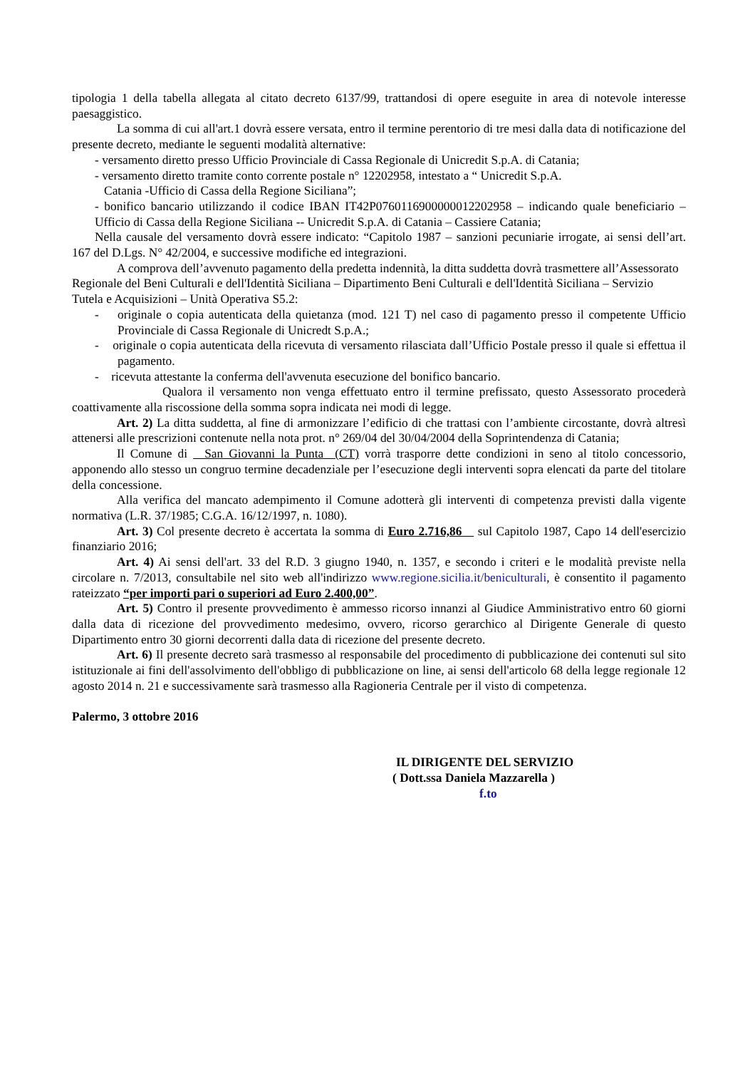tipologia 1 della tabella allegata al citato decreto 6137/99, trattandosi di opere eseguite in area di notevole interesse paesaggistico.
La somma di cui all'art.1 dovrà essere versata, entro il termine perentorio di tre mesi dalla data di notificazione del presente decreto, mediante le seguenti modalità alternative:
- versamento diretto presso Ufficio Provinciale di Cassa Regionale di Unicredit S.p.A. di Catania;
- versamento diretto tramite conto corrente postale n° 12202958, intestato a “ Unicredit S.p.A.
Catania -Ufficio di Cassa della Regione Siciliana”;
- bonifico bancario utilizzando il codice IBAN IT42P0760116900000012202958 – indicando quale beneficiario – Ufficio di Cassa della Regione Siciliana -- Unicredit S.p.A. di Catania – Cassiere Catania;
Nella causale del versamento dovrà essere indicato: “Capitolo 1987 – sanzioni pecuniarie irrogate, ai sensi dell’art. 167 del D.Lgs. N° 42/2004, e successive modifiche ed integrazioni.
A comprova dell’avvenuto pagamento della predetta indennità, la ditta suddetta dovrà trasmettere all’Assessorato Regionale del Beni Culturali e dell'Identità Siciliana – Dipartimento Beni Culturali e dell'Identità Siciliana – Servizio Tutela e Acquisizioni – Unità Operativa S5.2:
- originale o copia autenticata della quietanza (mod. 121 T) nel caso di pagamento presso il competente Ufficio Provinciale di Cassa Regionale di Unicredt S.p.A.;
- originale o copia autenticata della ricevuta di versamento rilasciata dall’Ufficio Postale presso il quale si effettua il pagamento.
- ricevuta attestante la conferma dell'avvenuta esecuzione del bonifico bancario.
Qualora il versamento non venga effettuato entro il termine prefissato, questo Assessorato procederà coattivamente alla riscossione della somma sopra indicata nei modi di legge.
Art. 2) La ditta suddetta, al fine di armonizzare l’edificio di che trattasi con l’ambiente circostante, dovrà altresì attenersi alle prescrizioni contenute nella nota prot. n° 269/04 del 30/04/2004 della Soprintendenza di Catania;
Il Comune di San Giovanni la Punta (CT) vorrà trasporre dette condizioni in seno al titolo concessorio, apponendo allo stesso un congruo termine decadenziale per l’esecuzione degli interventi sopra elencati da parte del titolare della concessione.
Alla verifica del mancato adempimento il Comune adotterà gli interventi di competenza previsti dalla vigente normativa (L.R. 37/1985; C.G.A. 16/12/1997, n. 1080).
Art. 3) Col presente decreto è accertata la somma di Euro 2.716,86 sul Capitolo 1987, Capo 14 dell'esercizio finanziario 2016;
Art. 4) Ai sensi dell'art. 33 del R.D. 3 giugno 1940, n. 1357, e secondo i criteri e le modalità previste nella circolare n. 7/2013, consultabile nel sito web all'indirizzo www.regione.sicilia.it/beniculturali, è consentito il pagamento rateizzato “per importi pari o superiori ad Euro 2.400,00”.
Art. 5) Contro il presente provvedimento è ammesso ricorso innanzi al Giudice Amministrativo entro 60 giorni dalla data di ricezione del provvedimento medesimo, ovvero, ricorso gerarchico al Dirigente Generale di questo Dipartimento entro 30 giorni decorrenti dalla data di ricezione del presente decreto.
Art. 6) Il presente decreto sarà trasmesso al responsabile del procedimento di pubblicazione dei contenuti sul sito istituzionale ai fini dell'assolvimento dell'obbligo di pubblicazione on line, ai sensi dell'articolo 68 della legge regionale 12 agosto 2014 n. 21 e successivamente sarà trasmesso alla Ragioneria Centrale per il visto di competenza.
Palermo, 3 ottobre 2016
IL DIRIGENTE DEL SERVIZIO
( Dott.ssa Daniela Mazzarella )
f.to